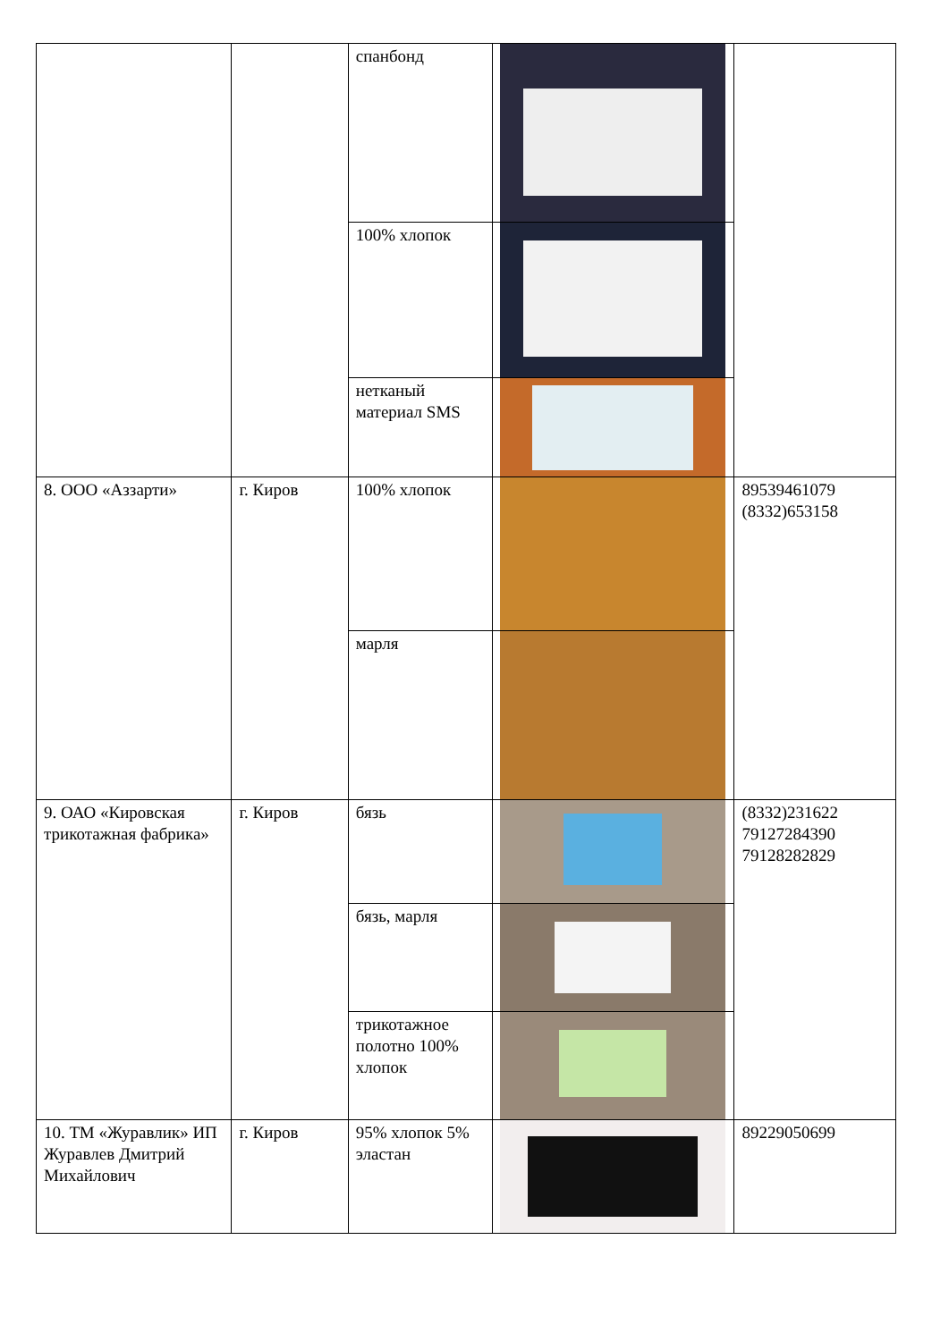| | | спанбонд | | |
| | | 100% хлопок | | |
| | | нетканый материал SMS | | |
| 8. ООО «Аззарти» | г. Киров | 100% хлопок | | 89539461079 (8332)653158 |
| | | марля | | |
| 9. ОАО «Кировская трикотажная фабрика» | г. Киров | бязь | | (8332)231622 79127284390 79128282829 |
| | | бязь, марля | | |
| | | трикотажное полотно 100% хлопок | | |
| 10. ТМ «Журавлик» ИП Журавлев Дмитрий Михайлович | г. Киров | 95% хлопок 5% эластан | | 89229050699 |